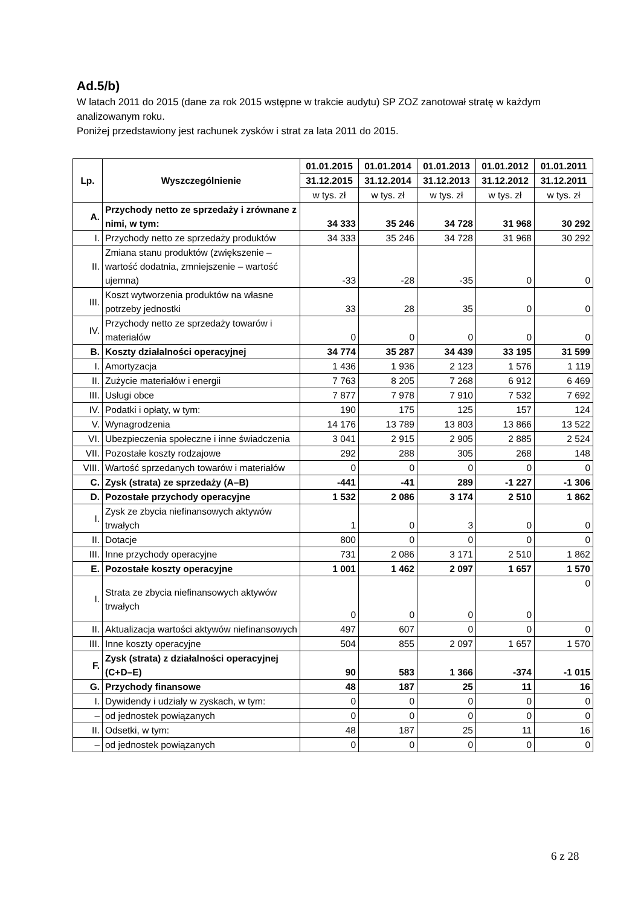Ad.5/b)
W latach 2011 do 2015 (dane za rok 2015 wstępne w trakcie audytu) SP ZOZ zanotował stratę w każdym analizowanym roku.
Poniżej przedstawiony jest rachunek zysków i strat za lata 2011 do 2015.
| Lp. | Wyszczególnienie | 01.01.2015 | 01.01.2014 | 01.01.2013 | 01.01.2012 | 01.01.2011 |
| --- | --- | --- | --- | --- | --- | --- |
| | | 31.12.2015 | 31.12.2014 | 31.12.2013 | 31.12.2012 | 31.12.2011 |
| | | w tys. zł | w tys. zł | w tys. zł | w tys. zł | w tys. zł |
| A. | Przychody netto ze sprzedaży i zrównane z nimi, w tym: | 34 333 | 35 246 | 34 728 | 31 968 | 30 292 |
| I. | Przychody netto ze sprzedaży produktów | 34 333 | 35 246 | 34 728 | 31 968 | 30 292 |
| II. | Zmiana stanu produktów (zwiększenie – wartość dodatnia, zmniejszenie – wartość ujemna) | -33 | -28 | -35 | 0 | 0 |
| III. | Koszt wytworzenia produktów na własne potrzeby jednostki | 33 | 28 | 35 | 0 | 0 |
| IV. | Przychody netto ze sprzedaży towarów i materiałów | 0 | 0 | 0 | 0 | 0 |
| B. | Koszty działalności operacyjnej | 34 774 | 35 287 | 34 439 | 33 195 | 31 599 |
| I. | Amortyzacja | 1 436 | 1 936 | 2 123 | 1 576 | 1 119 |
| II. | Zużycie materiałów i energii | 7 763 | 8 205 | 7 268 | 6 912 | 6 469 |
| III. | Usługi obce | 7 877 | 7 978 | 7 910 | 7 532 | 7 692 |
| IV. | Podatki i opłaty, w tym: | 190 | 175 | 125 | 157 | 124 |
| V. | Wynagrodzenia | 14 176 | 13 789 | 13 803 | 13 866 | 13 522 |
| VI. | Ubezpieczenia społeczne i inne świadczenia | 3 041 | 2 915 | 2 905 | 2 885 | 2 524 |
| VII. | Pozostałe koszty rodzajowe | 292 | 288 | 305 | 268 | 148 |
| VIII. | Wartość sprzedanych towarów i materiałów | 0 | 0 | 0 | 0 | 0 |
| C. | Zysk (strata) ze sprzedaży (A–B) | -441 | -41 | 289 | -1 227 | -1 306 |
| D. | Pozostałe przychody operacyjne | 1 532 | 2 086 | 3 174 | 2 510 | 1 862 |
| I. | Zysk ze zbycia niefinansowych aktywów trwałych | 1 | 0 | 3 | 0 | 0 |
| II. | Dotacje | 800 | 0 | 0 | 0 | 0 |
| III. | Inne przychody operacyjne | 731 | 2 086 | 3 171 | 2 510 | 1 862 |
| E. | Pozostałe koszty operacyjne | 1 001 | 1 462 | 2 097 | 1 657 | 1 570 |
| I. | Strata ze zbycia niefinansowych aktywów trwałych | 0 | 0 | 0 | 0 | 0 |
| II. | Aktualizacja wartości aktywów niefinansowych | 497 | 607 | 0 | 0 | 0 |
| III. | Inne koszty operacyjne | 504 | 855 | 2 097 | 1 657 | 1 570 |
| F. | Zysk (strata) z działalności operacyjnej (C+D–E) | 90 | 583 | 1 366 | -374 | -1 015 |
| G. | Przychody finansowe | 48 | 187 | 25 | 11 | 16 |
| I. | Dywidendy i udziały w zyskach, w tym: | 0 | 0 | 0 | 0 | 0 |
| – | od jednostek powiązanych | 0 | 0 | 0 | 0 | 0 |
| II. | Odsetki, w tym: | 48 | 187 | 25 | 11 | 16 |
| – | od jednostek powiązanych | 0 | 0 | 0 | 0 | 0 |
6 z 28